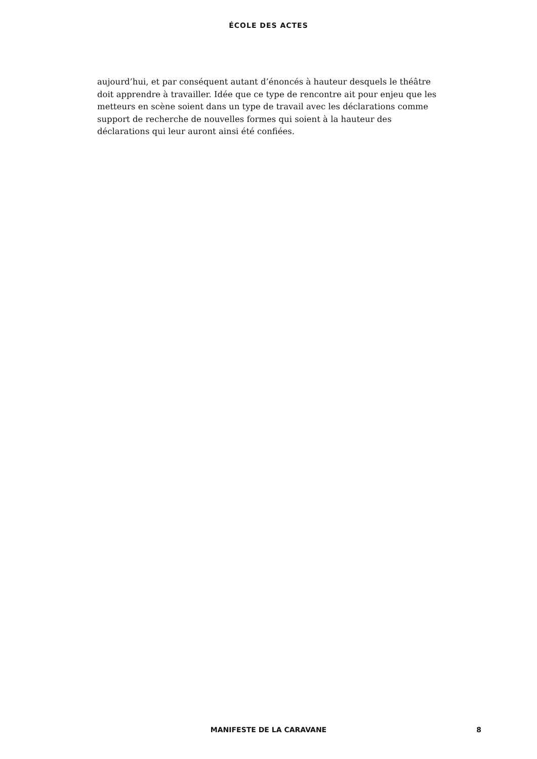ÉCOLE DES ACTES
aujourd’hui, et par conséquent autant d’énoncés à hauteur desquels le théâtre doit apprendre à travailler. Idée que ce type de rencontre ait pour enjeu que les metteurs en scène soient dans un type de travail avec les déclarations comme support de recherche de nouvelles formes qui soient à la hauteur des déclarations qui leur auront ainsi été confiées.
MANIFESTE DE LA CARAVANE
8